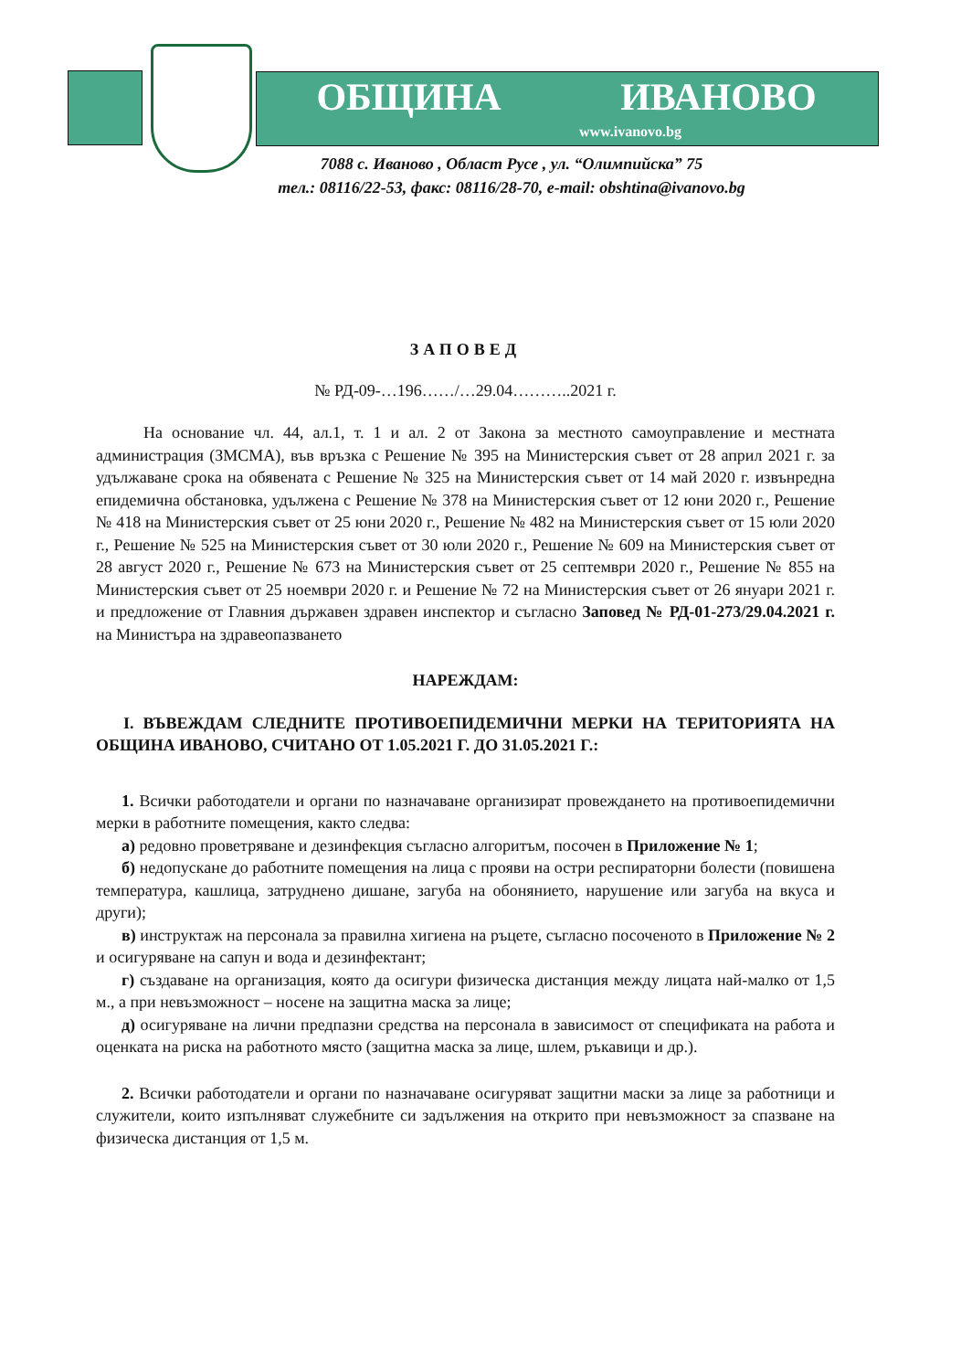ОБЩИНА ИВАНОВО
www.ivanovo.bg
7088 с. Иваново , Област Русе , ул. “Олимпийска” 75
тел.: 08116/22-53, факс: 08116/28-70, e-mail: obshtina@ivanovo.bg
ЗАПОВЕД
№ РД-09-…196……/…29.04………..2021 г.
На основание чл. 44, ал.1, т. 1 и ал. 2 от Закона за местното самоуправление и местната администрация (ЗМСМА), във връзка с Решение № 395 на Министерския съвет от 28 април 2021 г. за удължаване срока на обявената с Решение № 325 на Министерския съвет от 14 май 2020 г. извънредна епидемична обстановка, удължена с Решение № 378 на Министерския съвет от 12 юни 2020 г., Решение № 418 на Министерския съвет от 25 юни 2020 г., Решение № 482 на Министерския съвет от 15 юли 2020 г., Решение № 525 на Министерския съвет от 30 юли 2020 г., Решение № 609 на Министерския съвет от 28 август 2020 г., Решение № 673 на Министерския съвет от 25 септември 2020 г., Решение № 855 на Министерския съвет от 25 ноември 2020 г. и Решение № 72 на Министерския съвет от 26 януари 2021 г. и предложение от Главния държавен здравен инспектор и съгласно Заповед № РД-01-273/29.04.2021 г. на Министъра на здравеопазването
НАРЕЖДАМ:
I. ВЪВЕЖДАМ СЛЕДНИТЕ ПРОТИВОЕПИДЕМИЧНИ МЕРКИ НА ТЕРИТОРИЯТА НА ОБЩИНА ИВАНОВО, СЧИТАНО ОТ 1.05.2021 Г. ДО 31.05.2021 Г.:
1. Всички работодатели и органи по назначаване организират провеждането на противоепидемични мерки в работните помещения, както следва:
а) редовно проветряване и дезинфекция съгласно алгоритъм, посочен в Приложение № 1;
б) недопускане до работните помещения на лица с прояви на остри респираторни болести (повишена температура, кашлица, затруднено дишане, загуба на обонянието, нарушение или загуба на вкуса и други);
в) инструктаж на персонала за правилна хигиена на ръцете, съгласно посоченото в Приложение № 2 и осигуряване на сапун и вода и дезинфектант;
г) създаване на организация, която да осигури физическа дистанция между лицата най-малко от 1,5 м., а при невъзможност – носене на защитна маска за лице;
д) осигуряване на лични предпазни средства на персонала в зависимост от спецификата на работа и оценката на риска на работното място (защитна маска за лице, шлем, ръкавици и др.).
2. Всички работодатели и органи по назначаване осигуряват защитни маски за лице за работници и служители, които изпълняват служебните си задължения на открито при невъзможност за спазване на физическа дистанция от 1,5 м.